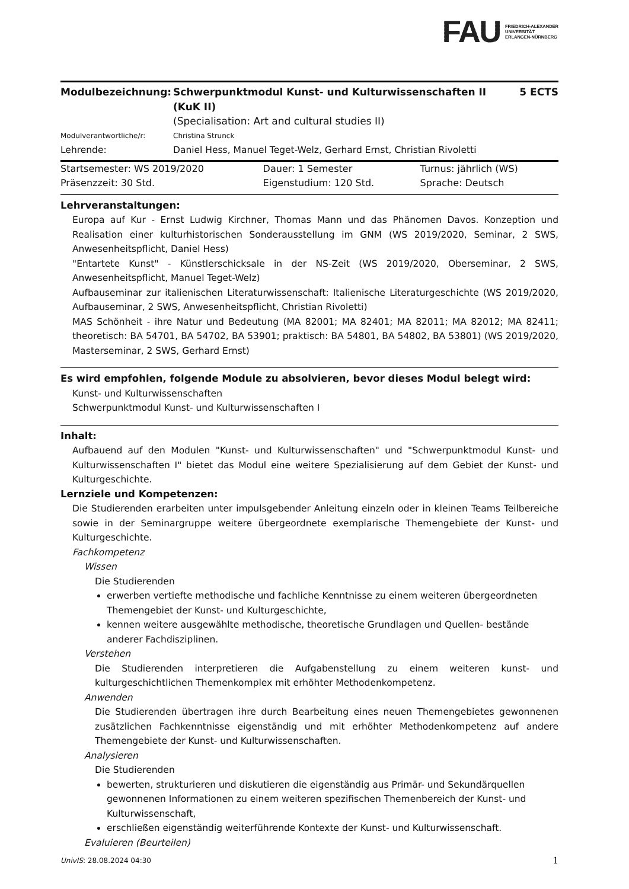FAU FRIEDRICH-ALEXANDER
UNIVERSITÄT
ERLANGEN-NÜRNBERG
| Modulbezeichnung: | Schwerpunktmodul Kunst- und Kulturwissenschaften II (KuK II) (Specialisation: Art and cultural studies II) | 5 ECTS |
| Modulverantwortliche/r: | Christina Strunck | |
| Lehrende: | Daniel Hess, Manuel Teget-Welz, Gerhard Ernst, Christian Rivoletti | |
| Startsemester: WS 2019/2020 | Dauer: 1 Semester | Turnus: jährlich (WS) |
| Präsenzzeit: 30 Std. | Eigenstudium: 120 Std. | Sprache: Deutsch |
Lehrveranstaltungen:
Europa auf Kur - Ernst Ludwig Kirchner, Thomas Mann und das Phänomen Davos. Konzeption und Realisation einer kulturhistorischen Sonderausstellung im GNM (WS 2019/2020, Seminar, 2 SWS, Anwesenheitspflicht, Daniel Hess)
"Entartete Kunst" - Künstlerschicksale in der NS-Zeit (WS 2019/2020, Oberseminar, 2 SWS, Anwesenheitspflicht, Manuel Teget-Welz)
Aufbauseminar zur italienischen Literaturwissenschaft: Italienische Literaturgeschichte (WS 2019/2020, Aufbauseminar, 2 SWS, Anwesenheitspflicht, Christian Rivoletti)
MAS Schönheit - ihre Natur und Bedeutung (MA 82001; MA 82401; MA 82011; MA 82012; MA 82411; theoretisch: BA 54701, BA 54702, BA 53901; praktisch: BA 54801, BA 54802, BA 53801) (WS 2019/2020, Masterseminar, 2 SWS, Gerhard Ernst)
Es wird empfohlen, folgende Module zu absolvieren, bevor dieses Modul belegt wird:
Kunst- und Kulturwissenschaften
Schwerpunktmodul Kunst- und Kulturwissenschaften I
Inhalt:
Aufbauend auf den Modulen "Kunst- und Kulturwissenschaften" und "Schwerpunktmodul Kunst- und Kulturwissenschaften I" bietet das Modul eine weitere Spezialisierung auf dem Gebiet der Kunst- und Kulturgeschichte.
Lernziele und Kompetenzen:
Die Studierenden erarbeiten unter impulsgebender Anleitung einzeln oder in kleinen Teams Teilbereiche sowie in der Seminargruppe weitere übergeordnete exemplarische Themengebiete der Kunst- und Kulturgeschichte.
Fachkompetenz
Wissen
Die Studierenden
erwerben vertiefte methodische und fachliche Kenntnisse zu einem weiteren übergeordneten Themengebiet der Kunst- und Kulturgeschichte,
kennen weitere ausgewählte methodische, theoretische Grundlagen und Quellen- bestände anderer Fachdisziplinen.
Verstehen
Die Studierenden interpretieren die Aufgabenstellung zu einem weiteren kunst- und kulturgeschichtlichen Themenkomplex mit erhöhter Methodenkompetenz.
Anwenden
Die Studierenden übertragen ihre durch Bearbeitung eines neuen Themengebietes gewonnenen zusätzlichen Fachkenntnisse eigenständig und mit erhöhter Methodenkompetenz auf andere Themengebiete der Kunst- und Kulturwissenschaften.
Analysieren
Die Studierenden
bewerten, strukturieren und diskutieren die eigenständig aus Primär- und Sekundärquellen gewonnenen Informationen zu einem weiteren spezifischen Themenbereich der Kunst- und Kulturwissenschaft,
erschließen eigenständig weiterführende Kontexte der Kunst- und Kulturwissenschaft.
Evaluieren (Beurteilen)
UnivIS: 28.08.2024 04:30 1